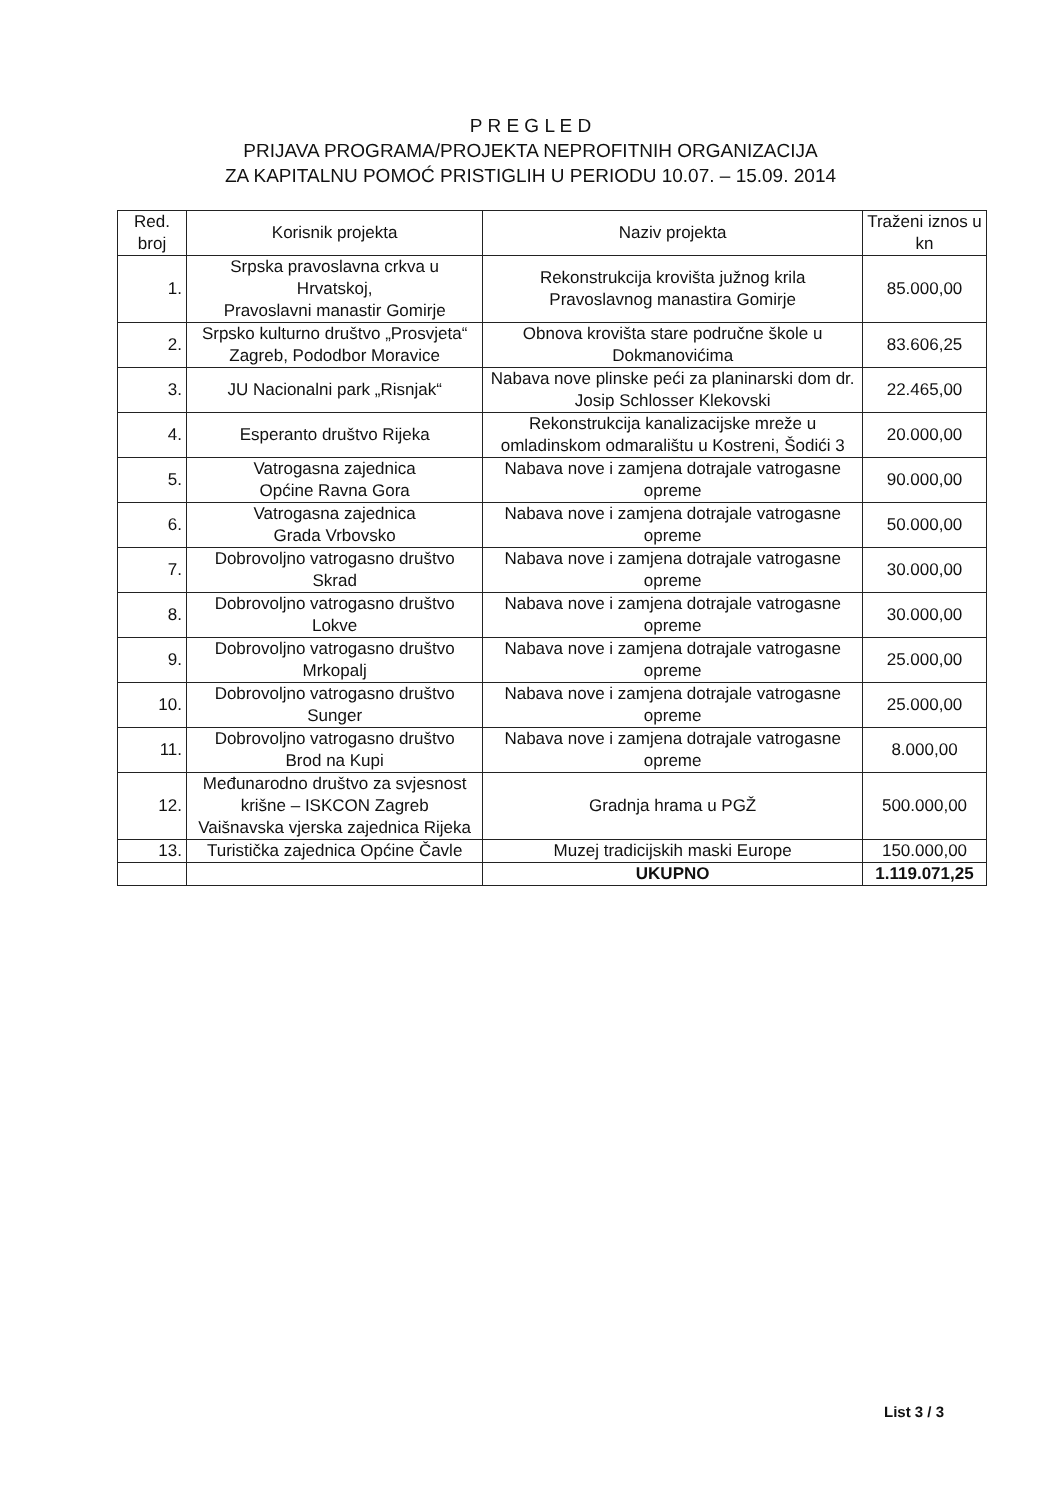P R E G L E D
PRIJAVA PROGRAMA/PROJEKTA NEPROFITNIH ORGANIZACIJA
ZA KAPITALNU POMOĆ PRISTIGLIH U PERIODU 10.07. – 15.09. 2014
| Red. broj | Korisnik projekta | Naziv projekta | Traženi iznos u kn |
| --- | --- | --- | --- |
| 1. | Srpska pravoslavna crkva u Hrvatskoj, Pravoslavni manastir Gomirje | Rekonstrukcija krovišta južnog krila Pravoslavnog manastira Gomirje | 85.000,00 |
| 2. | Srpsko kulturno društvo „Prosvjeta“ Zagreb, Pododbor Moravice | Obnova krovišta stare područne škole u Dokmanovićima | 83.606,25 |
| 3. | JU Nacionalni park „Risnjak“ | Nabava nove plinske peći za planinarski dom dr. Josip Schlosser Klekovski | 22.465,00 |
| 4. | Esperanto društvo Rijeka | Rekonstrukcija kanalizacijske mreže u omladinskom odmaralištu u Kostreni, Šodići 3 | 20.000,00 |
| 5. | Vatrogasna zajednica Općine Ravna Gora | Nabava nove i zamjena dotrajale vatrogasne opreme | 90.000,00 |
| 6. | Vatrogasna zajednica Grada Vrbovsko | Nabava nove i zamjena dotrajale vatrogasne opreme | 50.000,00 |
| 7. | Dobrovoljno vatrogasno društvo Skrad | Nabava nove i zamjena dotrajale vatrogasne opreme | 30.000,00 |
| 8. | Dobrovoljno vatrogasno društvo Lokve | Nabava nove i zamjena dotrajale vatrogasne opreme | 30.000,00 |
| 9. | Dobrovoljno vatrogasno društvo Mrkopalj | Nabava nove i zamjena dotrajale vatrogasne opreme | 25.000,00 |
| 10. | Dobrovoljno vatrogasno društvo Sunger | Nabava nove i zamjena dotrajale vatrogasne opreme | 25.000,00 |
| 11. | Dobrovoljno vatrogasno društvo Brod na Kupi | Nabava nove i zamjena dotrajale vatrogasne opreme | 8.000,00 |
| 12. | Međunarodno društvo za svjesnost krišne – ISKCON Zagreb Vaišnavska vjerska zajednica Rijeka | Gradnja hrama u PGŽ | 500.000,00 |
| 13. | Turistička zajednica Općine Čavle | Muzej tradicijskih maski Europe | 150.000,00 |
| | | UKUPNO | 1.119.071,25 |
List 3 / 3